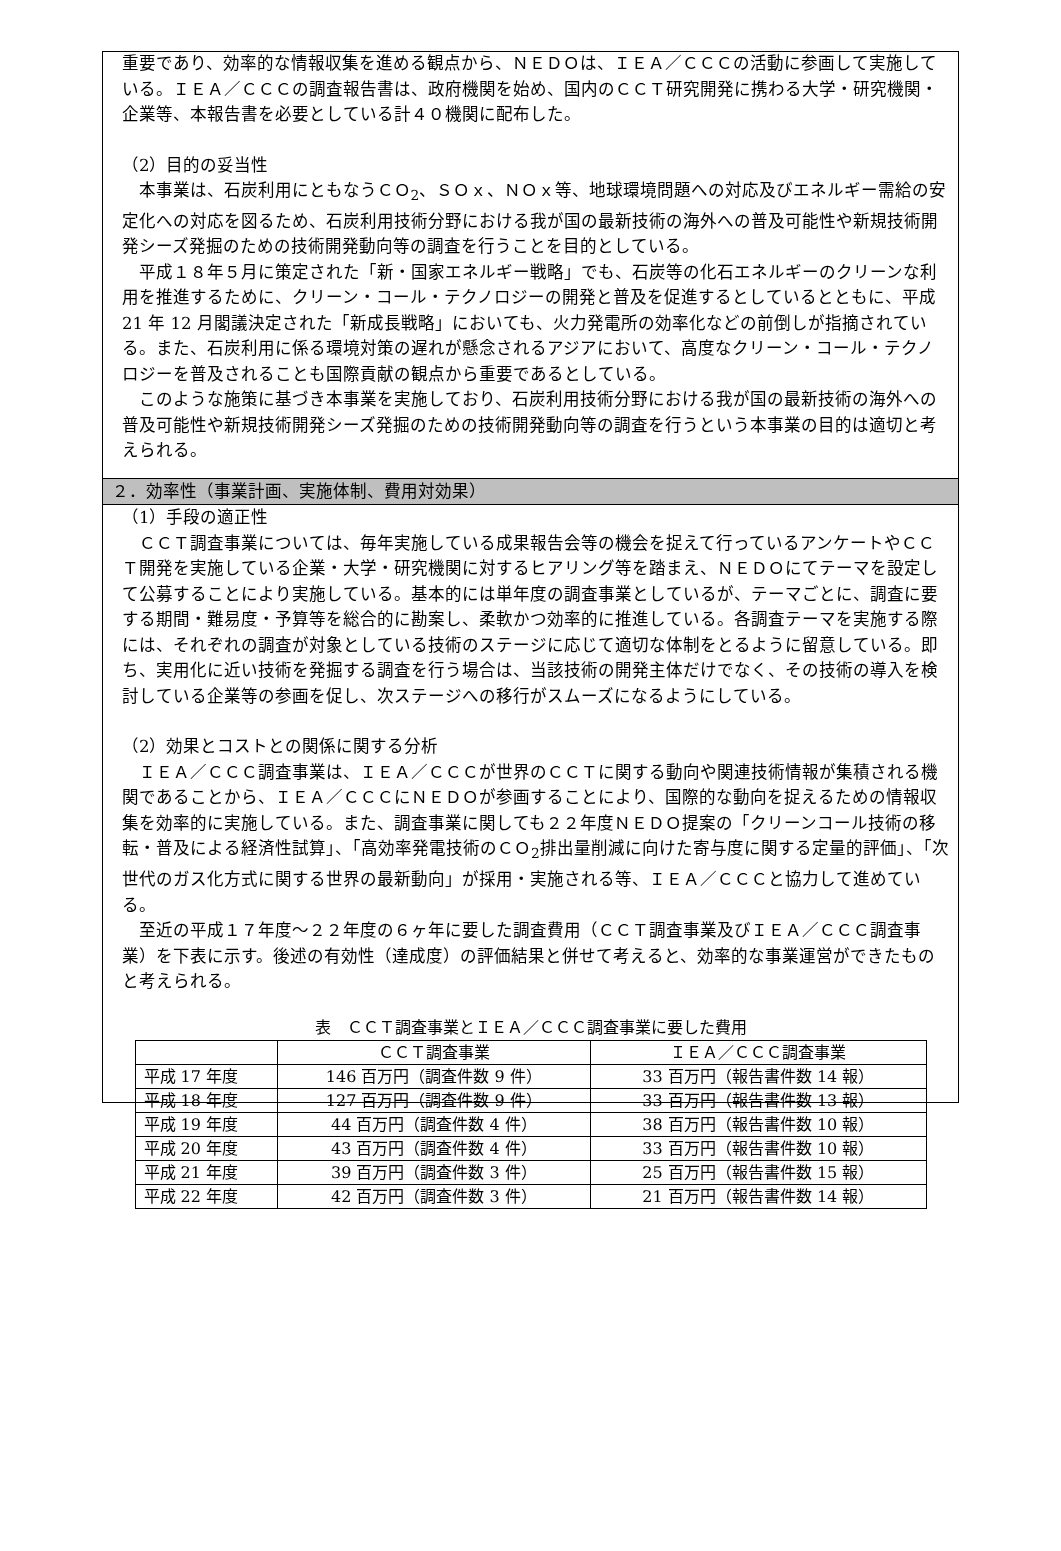重要であり、効率的な情報収集を進める観点から、ＮＥＤＯは、ＩＥＡ／ＣＣＣの活動に参画して実施している。ＩＥＡ／ＣＣＣの調査報告書は、政府機関を始め、国内のＣＣＴ研究開発に携わる大学・研究機関・企業等、本報告書を必要としている計４０機関に配布した。
（2）目的の妥当性
本事業は、石炭利用にともなうＣＯ<sub>2</sub>、ＳＯｘ、ＮＯｘ等、地球環境問題への対応及びエネルギー需給の安定化への対応を図るため、石炭利用技術分野における我が国の最新技術の海外への普及可能性や新規技術開発シーズ発掘のための技術開発動向等の調査を行うことを目的としている。
平成１８年５月に策定された「新・国家エネルギー戦略」でも、石炭等の化石エネルギーのクリーンな利用を推進するために、クリーン・コール・テクノロジーの開発と普及を促進するとしているとともに、平成 21 年 12 月閣議決定された「新成長戦略」においても、火力発電所の効率化などの前倒しが指摘されている。また、石炭利用に係る環境対策の遅れが懸念されるアジアにおいて、高度なクリーン・コール・テクノロジーを普及されることも国際貢献の観点から重要であるとしている。
このような施策に基づき本事業を実施しており、石炭利用技術分野における我が国の最新技術の海外への普及可能性や新規技術開発シーズ発掘のための技術開発動向等の調査を行うという本事業の目的は適切と考えられる。
２．効率性（事業計画、実施体制、費用対効果）
（1）手段の適正性
ＣＣＴ調査事業については、毎年実施している成果報告会等の機会を捉えて行っているアンケートやＣＣＴ開発を実施している企業・大学・研究機関に対するヒアリング等を踏まえ、ＮＥＤＯにてテーマを設定して公募することにより実施している。基本的には単年度の調査事業としているが、テーマごとに、調査に要する期間・難易度・予算等を総合的に勘案し、柔軟かつ効率的に推進している。各調査テーマを実施する際には、それぞれの調査が対象としている技術のステージに応じて適切な体制をとるように留意している。即ち、実用化に近い技術を発掘する調査を行う場合は、当該技術の開発主体だけでなく、その技術の導入を検討している企業等の参画を促し、次ステージへの移行がスムーズになるようにしている。
（2）効果とコストとの関係に関する分析
ＩＥＡ／ＣＣＣ調査事業は、ＩＥＡ／ＣＣＣが世界のＣＣＴに関する動向や関連技術情報が集積される機関であることから、ＩＥＡ／ＣＣＣにＮＥＤＯが参画することにより、国際的な動向を捉えるための情報収集を効率的に実施している。また、調査事業に関しても２２年度ＮＥＤＯ提案の「クリーンコール技術の移転・普及による経済性試算」、「高効率発電技術のＣＯ<sub>2</sub>排出量削減に向けた寄与度に関する定量的評価」、「次世代のガス化方式に関する世界の最新動向」が採用・実施される等、ＩＥＡ／ＣＣＣと協力して進めている。
至近の平成１７年度～２２年度の６ヶ年に要した調査費用（ＣＣＴ調査事業及びＩＥＡ／ＣＣＣ調査事業）を下表に示す。後述の有効性（達成度）の評価結果と併せて考えると、効率的な事業運営ができたものと考えられる。
表　ＣＣＴ調査事業とＩＥＡ／ＣＣＣ調査事業に要した費用
| | ＣＣＴ調査事業 | ＩＥＡ／ＣＣＣ調査事業 |
| --- | --- | --- |
| 平成 17 年度 | 146 百万円（調査件数 9 件） | 33 百万円（報告書件数 14 報） |
| 平成 18 年度 | 127 百万円（調査件数 9 件） | 33 百万円（報告書件数 13 報） |
| 平成 19 年度 | 44 百万円（調査件数 4 件） | 38 百万円（報告書件数 10 報） |
| 平成 20 年度 | 43 百万円（調査件数 4 件） | 33 百万円（報告書件数 10 報） |
| 平成 21 年度 | 39 百万円（調査件数 3 件） | 25 百万円（報告書件数 15 報） |
| 平成 22 年度 | 42 百万円（調査件数 3 件） | 21 百万円（報告書件数 14 報） |